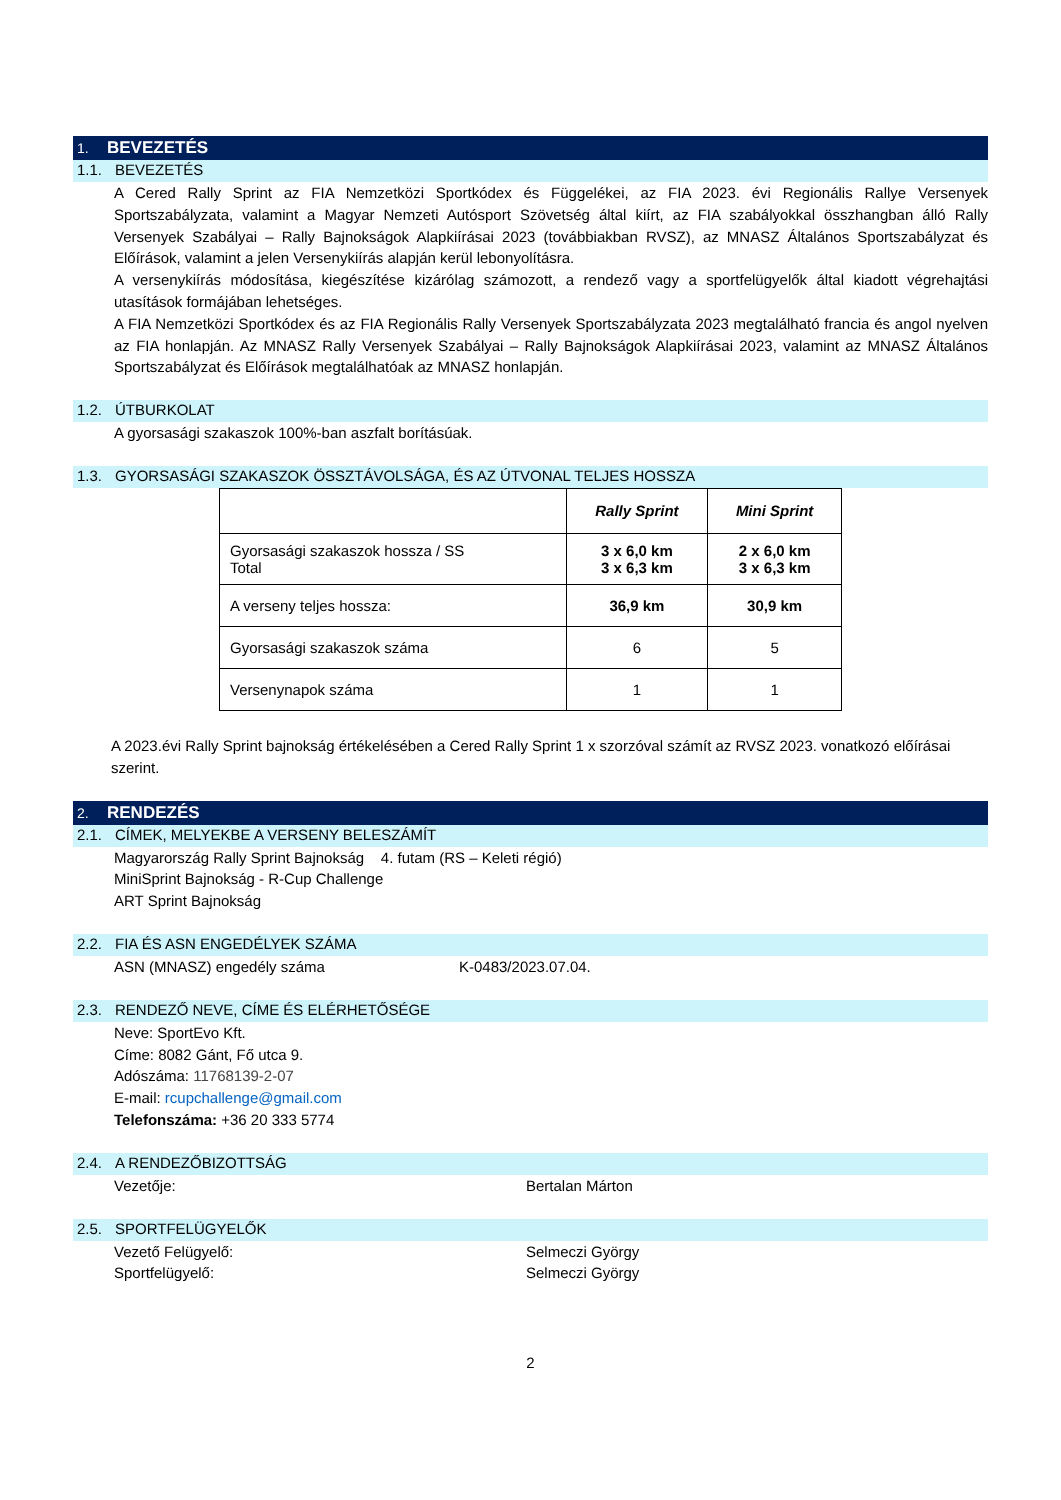1. BEVEZETÉS
1.1. BEVEZETÉS
A Cered Rally Sprint az FIA Nemzetközi Sportkódex és Függelékei, az FIA 2023. évi Regionális Rallye Versenyek Sportszabályzata, valamint a Magyar Nemzeti Autósport Szövetség által kiírt, az FIA szabályokkal összhangban álló Rally Versenyek Szabályai – Rally Bajnokságok Alapkiírásai 2023 (továbbiakban RVSZ), az MNASZ Általános Sportszabályzat és Előírások, valamint a jelen Versenykiírás alapján kerül lebonyolításra.
A versenykiírás módosítása, kiegészítése kizárólag számozott, a rendező vagy a sportfelügyelők által kiadott végrehajtási utasítások formájában lehetséges.
A FIA Nemzetközi Sportkódex és az FIA Regionális Rally Versenyek Sportszabályzata 2023 megtalálható francia és angol nyelven az FIA honlapján. Az MNASZ Rally Versenyek Szabályai – Rally Bajnokságok Alapkiírásai 2023, valamint az MNASZ Általános Sportszabályzat és Előírások megtalálhatóak az MNASZ honlapján.
1.2. ÚTBURKOLAT
A gyorsasági szakaszok 100%-ban aszfalt borításúak.
1.3. GYORSASÁGI SZAKASZOK ÖSSZTÁVOLSÁGA, ÉS AZ ÚTVONAL TELJES HOSSZA
| | Rally Sprint | Mini Sprint |
| --- | --- | --- |
| Gyorsasági szakaszok hossza / SS Total | 3 x 6,0 km 3 x 6,3 km | 2 x 6,0 km 3 x 6,3 km |
| A verseny teljes hossza: | 36,9 km | 30,9 km |
| Gyorsasági szakaszok száma | 6 | 5 |
| Versenynapok száma | 1 | 1 |
A 2023.évi Rally Sprint bajnokság értékelésében a Cered Rally Sprint 1 x szorzóval számít az RVSZ 2023. vonatkozó előírásai szerint.
2. RENDEZÉS
2.1. CÍMEK, MELYEKBE A VERSENY BELESZÁMÍT
Magyarország Rally Sprint Bajnokság 4. futam (RS – Keleti régió)
MiniSprint Bajnokság - R-Cup Challenge
ART Sprint Bajnokság
2.2. FIA ÉS ASN ENGEDÉLYEK SZÁMA
ASN (MNASZ) engedély száma K-0483/2023.07.04.
2.3. RENDEZŐ NEVE, CÍME ÉS ELÉRHETŐSÉGE
Neve: SportEvo Kft.
Címe: 8082 Gánt, Fő utca 9.
Adószáma: 11768139-2-07
E-mail: rcupchallenge@gmail.com
Telefonszáma: +36 20 333 5774
2.4. A RENDEZŐBIZOTTSÁG
Vezetője: Bertalan Márton
2.5. SPORTFELÜGYELŐK
Vezető Felügyelő: Selmeczi György
Sportfelügyelő: Selmeczi György
2